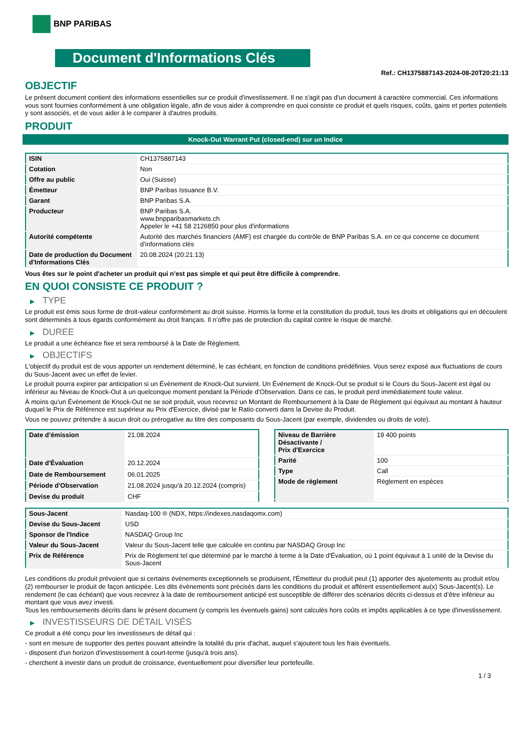BNP PARIBAS
Document d'Informations Clés
Ref.: CH1375887143-2024-08-20T20:21:13
OBJECTIF
Le présent document contient des informations essentielles sur ce produit d'investissement. Il ne s'agit pas d'un document à caractère commercial. Ces informations vous sont fournies conformément à une obligation légale, afin de vous aider à comprendre en quoi consiste ce produit et quels risques, coûts, gains et pertes potentiels y sont associés, et de vous aider à le comparer à d'autres produits.
PRODUIT
Knock-Out Warrant Put (closed-end) sur un Indice
| ISIN | CH1375887143 |
| Cotation | Non |
| Offre au public | Oui (Suisse) |
| Émetteur | BNP Paribas Issuance B.V. |
| Garant | BNP Paribas S.A. |
| Producteur | BNP Paribas S.A. www.bnpparibasmarkets.ch Appeler le +41 58 2126850 pour plus d'informations |
| Autorité compétente | Autorité des marchés financiers (AMF) est chargée du contrôle de BNP Paribas S.A. en ce qui concerne ce document d’informations clés |
| Date de production du Document d'Informations Clés | 20.08.2024 (20:21:13) |
Vous êtes sur le point d'acheter un produit qui n'est pas simple et qui peut être difficile à comprendre.
EN QUOI CONSISTE CE PRODUIT ?
▶ TYPE
Le produit est émis sous forme de droit-valeur conformément au droit suisse. Hormis la forme et la constitution du produit, tous les droits et obligations qui en découlent sont déterminés à tous égards conformément au droit français. Il n’offre pas de protection du capital contre le risque de marché.
▶ DUREE
Le produit a une échéance fixe et sera remboursé à la Date de Règlement.
▶ OBJECTIFS
L'objectif du produit est de vous apporter un rendement déterminé, le cas échéant, en fonction de conditions prédéfinies. Vous serez exposé aux fluctuations de cours du Sous-Jacent avec un effet de levier.
Le produit pourra expirer par anticipation si un Évènement de Knock-Out survient. Un Événement de Knock-Out se produit si le Cours du Sous-Jacent est égal ou inférieur au Niveau de Knock-Out à un quelconque moment pendant la Période d’Observation. Dans ce cas, le produit perd immédiatement toute valeur.
À moins qu'un Évènement de Knock-Out ne se soit produit, vous recevrez un Montant de Remboursement à la Date de Règlement qui équivaut au montant à hauteur duquel le Prix de Référence est supérieur au Prix d'Exercice, divisé par le Ratio converti dans la Devise du Produit.
Vous ne pouvez prétendre à aucun droit ou prérogative au titre des composants du Sous-Jacent (par exemple, dividendes ou droits de vote).
| Date d’émission | 21.08.2024 |
| Date d'Évaluation | 20.12.2024 |
| Date de Remboursement | 06.01.2025 |
| Période d'Observation | 21.08.2024 jusqu'à 20.12.2024 (compris) |
| Devise du produit | CHF |
| Niveau de Barrière Désactivante / Prix d'Exercice | 19 400 points |
| Parité | 100 |
| Type | Call |
| Mode de règlement | Règlement en espèces |
| Sous-Jacent | Nasdaq-100 ® (NDX, https://indexes.nasdaqomx.com) |
| Devise du Sous-Jacent | USD |
| Sponsor de l'Indice | NASDAQ Group Inc |
| Valeur du Sous-Jacent | Valeur du Sous-Jacent telle que calculée en continu par NASDAQ Group Inc |
| Prix de Référence | Prix de Règlement tel que déterminé par le marché à terme à la Date d'Évaluation, où 1 point équivaut à 1 unité de la Devise du Sous-Jacent |
Les conditions du produit prévoient que si certains évènements exceptionnels se produisent, l'Émetteur du produit peut (1) apporter des ajustements au produit et/ou (2) rembourser le produit de façon anticipée. Les dits évènements sont précisés dans les conditions du produit et afférent essentiellement au(x) Sous-Jacent(s). Le rendement (le cas échéant) que vous recevrez à la date de remboursement anticipé est susceptible de différer des scénarios décrits ci-dessus et d’être inférieur au montant que vous avez investi.
Tous les remboursements décrits dans le présent document (y compris les éventuels gains) sont calculés hors coûts et impôts applicables à ce type d'investissement.
▶ INVESTISSEURS DE DÉTAIL VISÉS
Ce produit a été conçu pour les investisseurs de détail qui :
- sont en mesure de supporter des pertes pouvant atteindre la totalité du prix d'achat, auquel s'ajoutent tous les frais éventuels.
- disposent d'un horizon d'investissement à court-terme (jusqu'à trois ans).
- cherchent à investir dans un produit de croissance, éventuellement pour diversifier leur portefeuille.
1 / 3